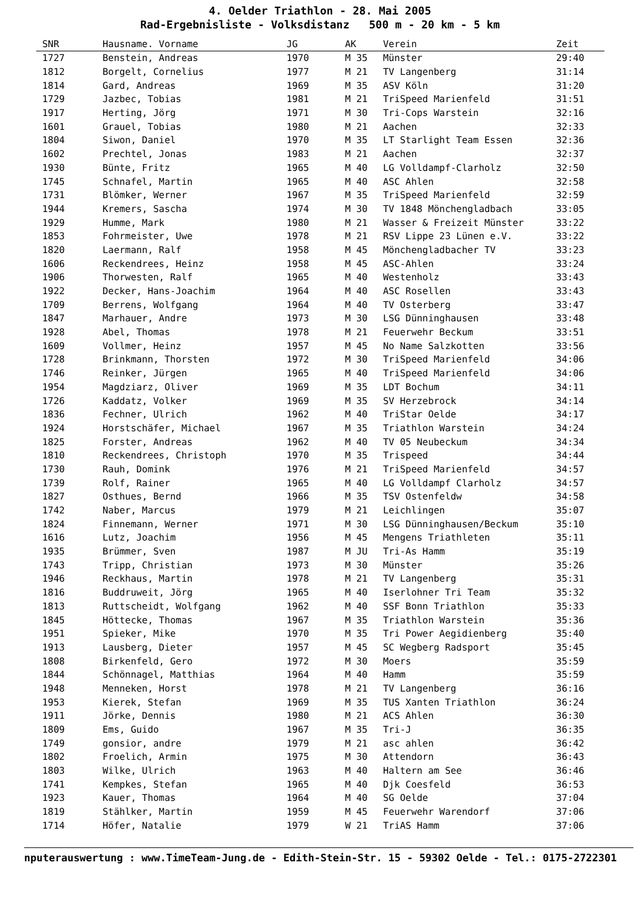4. Oelder Triathlon - 28. Mai 2005
Rad-Ergebnisliste - Volksdistanz 500 m - 20 km - 5 km
| SNR | Hausname. Vorname | JG | AK | Verein | Zeit |
| --- | --- | --- | --- | --- | --- |
| 1727 | Benstein, Andreas | 1970 | M 35 | Münster | 29:40 |
| 1812 | Borgelt, Cornelius | 1977 | M 21 | TV Langenberg | 31:14 |
| 1814 | Gard, Andreas | 1969 | M 35 | ASV Köln | 31:20 |
| 1729 | Jazbec, Tobias | 1981 | M 21 | TriSpeed Marienfeld | 31:51 |
| 1917 | Herting, Jörg | 1971 | M 30 | Tri-Cops Warstein | 32:16 |
| 1601 | Grauel, Tobias | 1980 | M 21 | Aachen | 32:33 |
| 1804 | Siwon, Daniel | 1970 | M 35 | LT Starlight Team Essen | 32:36 |
| 1602 | Prechtel, Jonas | 1983 | M 21 | Aachen | 32:37 |
| 1930 | Bünte, Fritz | 1965 | M 40 | LG Volldampf-Clarholz | 32:50 |
| 1745 | Schnafel, Martin | 1965 | M 40 | ASC Ahlen | 32:58 |
| 1731 | Blömker, Werner | 1967 | M 35 | TriSpeed Marienfeld | 32:59 |
| 1944 | Kremers, Sascha | 1974 | M 30 | TV 1848 Mönchengladbach | 33:05 |
| 1929 | Humme, Mark | 1980 | M 21 | Wasser & Freizeit Münster | 33:22 |
| 1853 | Fohrmeister, Uwe | 1978 | M 21 | RSV Lippe 23 Lünen e.V. | 33:22 |
| 1820 | Laermann, Ralf | 1958 | M 45 | Mönchengladbacher TV | 33:23 |
| 1606 | Reckendrees, Heinz | 1958 | M 45 | ASC-Ahlen | 33:24 |
| 1906 | Thorwesten, Ralf | 1965 | M 40 | Westenholz | 33:43 |
| 1922 | Decker, Hans-Joachim | 1964 | M 40 | ASC Rosellen | 33:43 |
| 1709 | Berrens, Wolfgang | 1964 | M 40 | TV Osterberg | 33:47 |
| 1847 | Marhauer, Andre | 1973 | M 30 | LSG Dünninghausen | 33:48 |
| 1928 | Abel, Thomas | 1978 | M 21 | Feuerwehr Beckum | 33:51 |
| 1609 | Vollmer, Heinz | 1957 | M 45 | No Name Salzkotten | 33:56 |
| 1728 | Brinkmann, Thorsten | 1972 | M 30 | TriSpeed Marienfeld | 34:06 |
| 1746 | Reinker, Jürgen | 1965 | M 40 | TriSpeed Marienfeld | 34:06 |
| 1954 | Magdziarz, Oliver | 1969 | M 35 | LDT Bochum | 34:11 |
| 1726 | Kaddatz, Volker | 1969 | M 35 | SV Herzebrock | 34:14 |
| 1836 | Fechner, Ulrich | 1962 | M 40 | TriStar Oelde | 34:17 |
| 1924 | Horstschäfer, Michael | 1967 | M 35 | Triathlon Warstein | 34:24 |
| 1825 | Forster, Andreas | 1962 | M 40 | TV 05 Neubeckum | 34:34 |
| 1810 | Reckendrees, Christoph | 1970 | M 35 | Trispeed | 34:44 |
| 1730 | Rauh, Domink | 1976 | M 21 | TriSpeed Marienfeld | 34:57 |
| 1739 | Rolf, Rainer | 1965 | M 40 | LG Volldampf Clarholz | 34:57 |
| 1827 | Osthues, Bernd | 1966 | M 35 | TSV Ostenfeldw | 34:58 |
| 1742 | Naber, Marcus | 1979 | M 21 | Leichlingen | 35:07 |
| 1824 | Finnemann, Werner | 1971 | M 30 | LSG Dünninghausen/Beckum | 35:10 |
| 1616 | Lutz, Joachim | 1956 | M 45 | Mengens Triathleten | 35:11 |
| 1935 | Brümmer, Sven | 1987 | M JU | Tri-As Hamm | 35:19 |
| 1743 | Tripp, Christian | 1973 | M 30 | Münster | 35:26 |
| 1946 | Reckhaus, Martin | 1978 | M 21 | TV Langenberg | 35:31 |
| 1816 | Buddruweit, Jörg | 1965 | M 40 | Iserlohner Tri Team | 35:32 |
| 1813 | Ruttscheidt, Wolfgang | 1962 | M 40 | SSF Bonn Triathlon | 35:33 |
| 1845 | Höttecke, Thomas | 1967 | M 35 | Triathlon Warstein | 35:36 |
| 1951 | Spieker, Mike | 1970 | M 35 | Tri Power Aegidienberg | 35:40 |
| 1913 | Lausberg, Dieter | 1957 | M 45 | SC Wegberg Radsport | 35:45 |
| 1808 | Birkenfeld, Gero | 1972 | M 30 | Moers | 35:59 |
| 1844 | Schönnagel, Matthias | 1964 | M 40 | Hamm | 35:59 |
| 1948 | Menneken, Horst | 1978 | M 21 | TV Langenberg | 36:16 |
| 1953 | Kierek, Stefan | 1969 | M 35 | TUS Xanten Triathlon | 36:24 |
| 1911 | Jörke, Dennis | 1980 | M 21 | ACS Ahlen | 36:30 |
| 1809 | Ems, Guido | 1967 | M 35 | Tri-J | 36:35 |
| 1749 | gonsior, andre | 1979 | M 21 | asc ahlen | 36:42 |
| 1802 | Froelich, Armin | 1975 | M 30 | Attendorn | 36:43 |
| 1803 | Wilke, Ulrich | 1963 | M 40 | Haltern am See | 36:46 |
| 1741 | Kempkes, Stefan | 1965 | M 40 | Djk Coesfeld | 36:53 |
| 1923 | Kauer, Thomas | 1964 | M 40 | SG Oelde | 37:04 |
| 1819 | Stählker, Martin | 1959 | M 45 | Feuerwehr Warendorf | 37:06 |
| 1714 | Höfer, Natalie | 1979 | W 21 | TriAS Hamm | 37:06 |
nputerauswertung : www.TimeTeam-Jung.de - Edith-Stein-Str. 15 - 59302 Oelde - Tel.: 0175-2722301